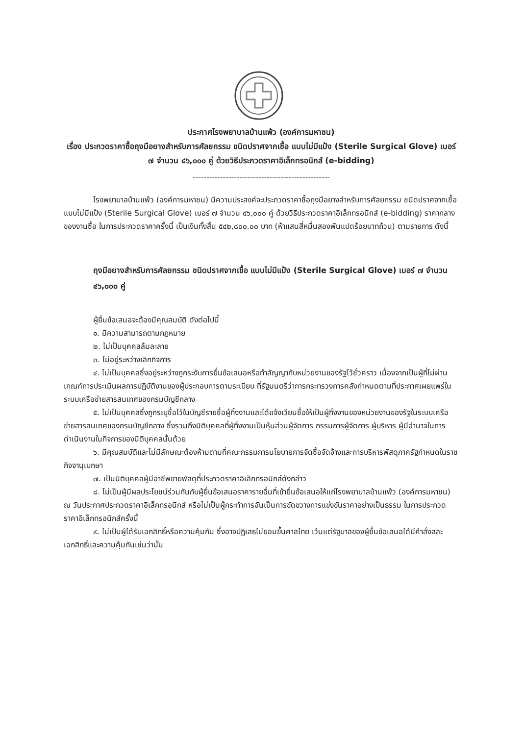ประกาศโรงพยาบาลบ้านแพ้ว (องค์การมหาชน)
เรื่อง ประกวดราคาซื้อถุงมือยางสำหรับการศัลยกรรม ชนิดปราศจากเชื้อ แบบไม่มีแป้ง (Sterile Surgical Glove) เบอร์ ๗ จำนวน ๔๖,๐๐๐ คู่ ด้วยวิธีประกวดราคาอิเล็กทรอนิกส์ (e-bidding)
--------------------------------------------------
โรงพยาบาลบ้านแพ้ว (องค์การมหาชน) มีความประสงค์จะประกวดราคาซื้อถุงมือยางสำหรับการศัลยกรรม ชนิดปราศจากเชื้อ แบบไม่มีแป้ง (Sterile Surgical Glove) เบอร์ ๗ จำนวน ๔๖,๐๐๐ คู่ ด้วยวิธีประกวดราคาอิเล็กทรอนิกส์ (e-bidding) ราคากลางของงานซื้อ ในการประกวดราคาครั้งนี้ เป็นเงินทั้งสิ้น ๕๔๒,๘๐๐.๐๐ บาท (ห้าแสนสี่หมื่นสองพันแปดร้อยบาทถ้วน) ตามรายการ ดังนี้
ถุงมือยางสำหรับการศัลยกรรม ชนิดปราศจากเชื้อ แบบไม่มีแป้ง (Sterile Surgical Glove) เบอร์ ๗ จำนวน ๔๖,๐๐๐ คู่
ผู้ยื่นข้อเสนอจะต้องมีคุณสมบัติ ดังต่อไปนี้
๑. มีความสามารถตามกฎหมาย
๒. ไม่เป็นบุคคลล้มละลาย
๓. ไม่อยู่ระหว่างเลิกกิจการ
๔. ไม่เป็นบุคคลซึ่งอยู่ระหว่างถูกระงับการยื่นข้อเสนอหรือทำสัญญากับหน่วยงานของรัฐไว้ชั่วคราว เนื่องจากเป็นผู้ที่ไม่ผ่านเกณฑ์การประเมินผลการปฏิบัติงานของผู้ประกอบการตามระเบียบ ที่รัฐมนตรีว่าการกระทรวงการคลังกำหนดตามที่ประกาศเผยแพร่ในระบบเครือข่ายสารสนเทศของกรมบัญชีกลาง
๕. ไม่เป็นบุคคลซึ่งถูกระบุชื่อไว้ในบัญชีรายชื่อผู้ทิ้งงานและได้แจ้งเวียนชื่อให้เป็นผู้ทิ้งงานของหน่วยงานของรัฐในระบบเครือข่ายสารสนเทศของกรมบัญชีกลาง ซึ่งรวมถึงนิติบุคคลที่ผู้ทิ้งงานเป็นหุ้นส่วนผู้จัดการ กรรมการผู้จัดการ ผู้บริหาร ผู้มีอำนาจในการดำเนินงานในกิจการของนิติบุคคลนั้นด้วย
๖. มีคุณสมบัติและไม่มีลักษณะต้องห้ามตามที่คณะกรรมการนโยบายการจัดซื้อจัดจ้างและการบริหารพัสดุภาครัฐกำหนดในราชกิจจานุเบกษา
๗. เป็นนิติบุคคลผู้มีอาชีพขายพัสดุที่ประกวดราคาอิเล็กทรอนิกส์ดังกล่าว
๘. ไม่เป็นผู้มีผลประโยชน์ร่วมกันกับผู้ยื่นข้อเสนอราคารายอื่นที่เข้ายื่นข้อเสนอให้แก่โรงพยาบาลบ้านแพ้ว (องค์การมหาชน) ณ วันประกาศประกวดราคาอิเล็กทรอนิกส์ หรือไม่เป็นผู้กระทำการอันเป็นการขัดขวางการแข่งขันราคาอย่างเป็นธรรม ในการประกวดราคาอิเล็กทรอนิกส์ครั้งนี้
๙. ไม่เป็นผู้ได้รับเอกสิทธิ์หรือความคุ้มกัน ซึ่งอาจปฏิเสธไม่ยอมขึ้นศาลไทย เว้นแต่รัฐบาลของผู้ยื่นข้อเสนอได้มีคำสั่งสละเอกสิทธิ์และความคุ้มกันเช่นว่านั้น